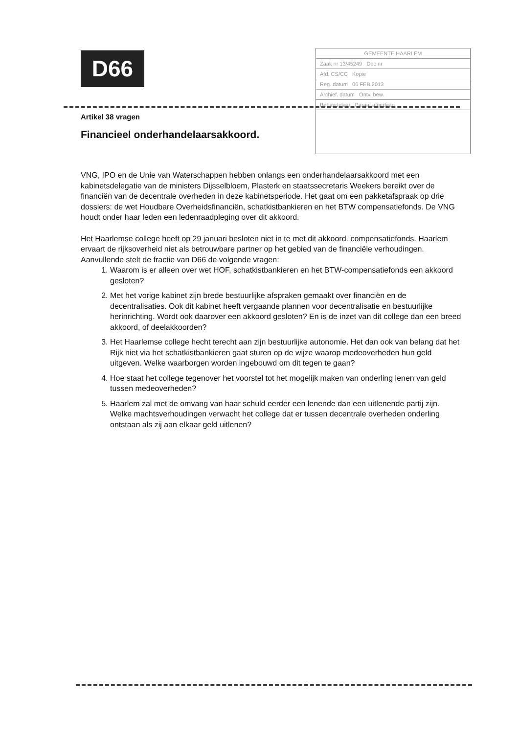D66
GEMEENTE HAARLEM
Zaak nr 13/45249 Doc nr
Afd. CS/CC Kopie
Reg. datum 06 FEB 2013
Archief. datum Ontv. bew.
Behandelaar Paraaf afgedaan
Artikel 38 vragen
Financieel onderhandelaarsakkoord.
VNG, IPO en de Unie van Waterschappen hebben onlangs een onderhandelaarsakkoord met een kabinetsdelegatie van de ministers Dijsselbloem, Plasterk en staatssecretaris Weekers bereikt over de financiën van de decentrale overheden in deze kabinetsperiode. Het gaat om een pakketafspraak op drie dossiers: de wet Houdbare Overheidsfinanciën, schatkistbankieren en het BTW compensatiefonds. De VNG houdt onder haar leden een ledenraadpleging over dit akkoord.
Het Haarlemse college heeft op 29 januari besloten niet in te met dit akkoord. compensatiefonds. Haarlem ervaart de rijksoverheid niet als betrouwbare partner op het gebied van de financiële verhoudingen.
Aanvullende stelt de fractie van D66 de volgende vragen:
1. Waarom is er alleen over wet HOF, schatkistbankieren en het BTW-compensatiefonds een akkoord gesloten?
2. Met het vorige kabinet zijn brede bestuurlijke afspraken gemaakt over financiën en de decentralisaties. Ook dit kabinet heeft vergaande plannen voor decentralisatie en bestuurlijke herinrichting. Wordt ook daarover een akkoord gesloten? En is de inzet van dit college dan een breed akkoord, of deelakkoorden?
3. Het Haarlemse college hecht terecht aan zijn bestuurlijke autonomie. Het dan ook van belang dat het Rijk niet via het schatkistbankieren gaat sturen op de wijze waarop medeoverheden hun geld uitgeven. Welke waarborgen worden ingebouwd om dit tegen te gaan?
4. Hoe staat het college tegenover het voorstel tot het mogelijk maken van onderling lenen van geld tussen medeoverheden?
5. Haarlem zal met de omvang van haar schuld eerder een lenende dan een uitlenende partij zijn. Welke machtsverhoudingen verwacht het college dat er tussen decentrale overheden onderling ontstaan als zij aan elkaar geld uitlenen?